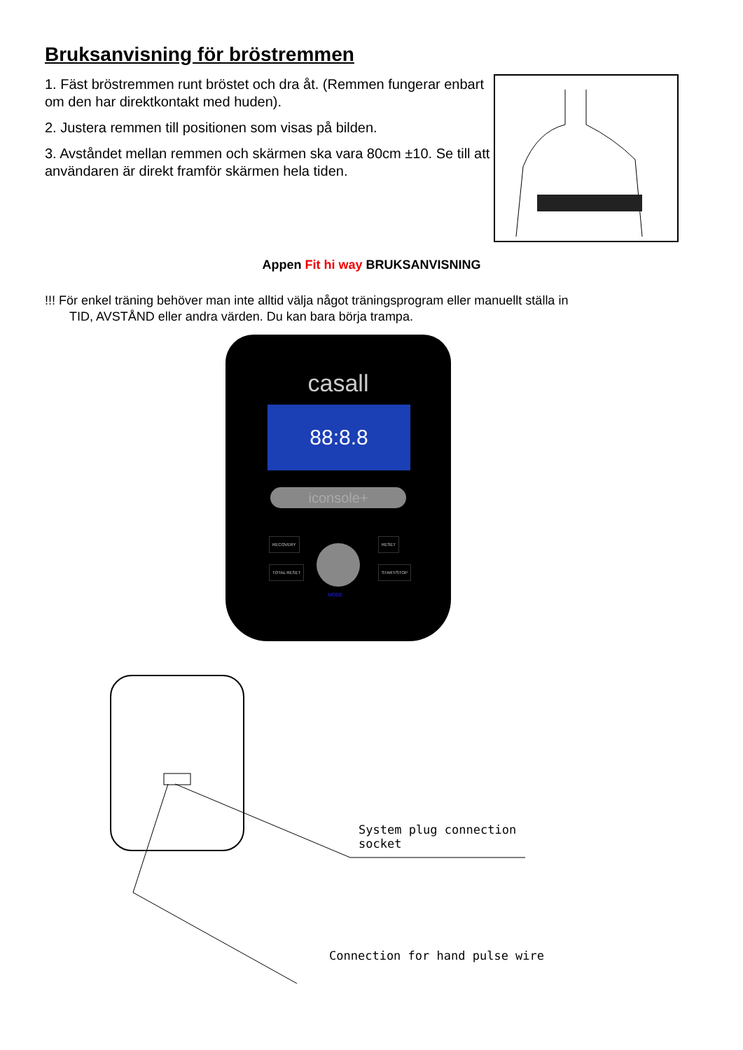Bruksanvisning för bröstremmen
1. Fäst bröstremmen runt bröstet och dra åt. (Remmen fungerar enbart om den har direktkontakt med huden).
2. Justera remmen till positionen som visas på bilden.
3. Avståndet mellan remmen och skärmen ska vara 80cm ±10. Se till att användaren är direkt framför skärmen hela tiden.
Appen Fit hi way BRUKSANVISNING
!!! För enkel träning behöver man inte alltid välja något träningsprogram eller manuellt ställa in
TID, AVSTÅND eller andra värden. Du kan bara börja trampa.
casall
88:8.8
iconsole+
RECOVERY RESET
TOTAL RESET START/STOP
MODE
System plug connection
socket
Connection for hand pulse wire